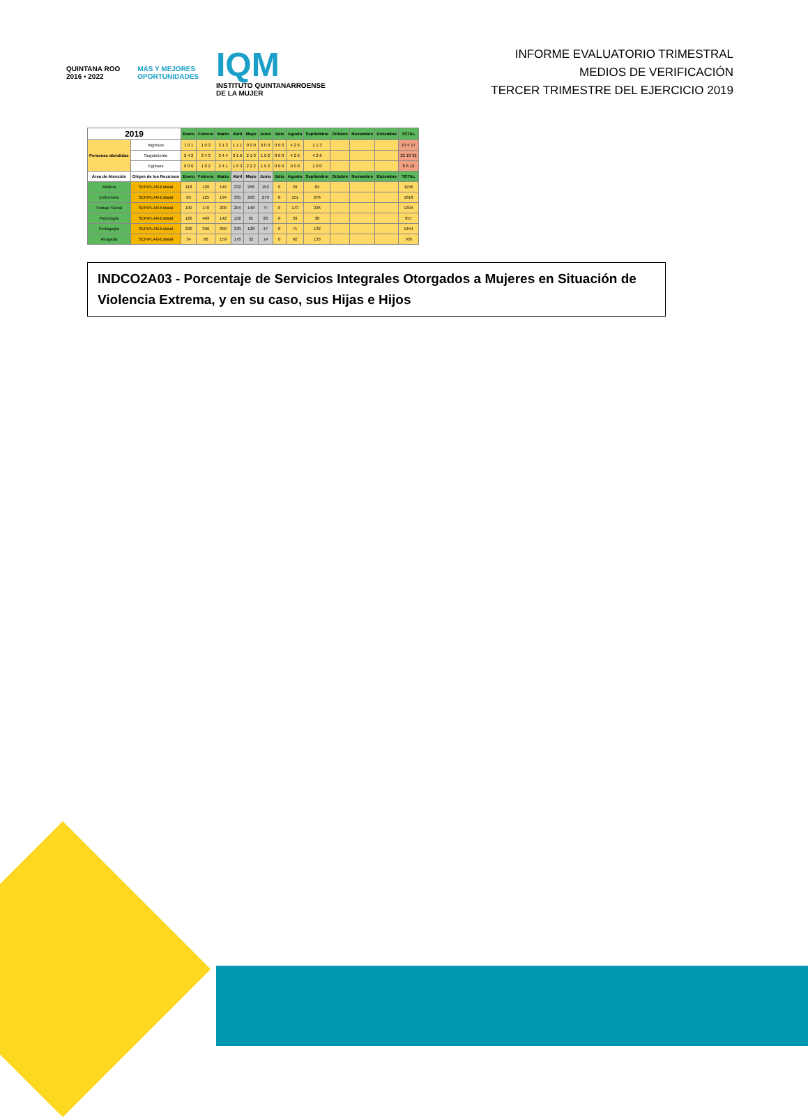QUINTANA ROO
2016 • 2022
MÁS Y MEJORES
OPORTUNIDADES
IQM
INSTITUTO QUINTANARROENSE
DE LA MUJER
INFORME EVALUATORIO TRIMESTRAL
MEDIOS DE VERIFICACIÓN
TERCER TRIMESTRE DEL EJERCICIO 2019
| 2019 | | Enero | Febrero | Marzo | Abril | Mayo | Junio | Julio | Agosto | Septiembre | Octubre | Noviembre | Diciembre | TOTAL |
| --- | --- | --- | --- | --- | --- | --- | --- | --- | --- | --- | --- | --- | --- | --- |
| Personas atendidas | Ingresos | 1 0 1 | 1 0 3 | 3 1 3 | 1 1 1 | 0 0 0 | 0 0 0 | 0 0 0 | 4 2 6 | 1 1 3 | | | | 10 5 17 |
| | Seguimiento | 2 4 2 | 3 4 3 | 3 4 4 | 3 1 6 | 2 1 3 | 1 0 2 | 0 0 0 | 4 2 6 | 4 2 6 | | | | 22 18 32 |
| | Egresos | 0 0 0 | 1 0 2 | 2 4 1 | 1 0 3 | 2 2 2 | 1 0 2 | 0 0 0 | 0 0 0 | 1 0 0 | | | | 8 6 10 |
| Área de Atención | Origen de los Recursos | Enero | Febrero | Marzo | Abril | Mayo | Junio | Julio | Agosto | Septiembre | Octubre | Noviembre | Diciembre | TOTAL |
| Médica | SEFIPLAN-Estatal | 118 | 126 | 149 | 232 | 256 | 152 | 0 | 39 | 84 | | | | 1156 |
| Enfermera | SEFIPLAN-Estatal | 65 | 125 | 194 | 335 | 293 | 279 | 0 | 151 | 376 | | | | 1818 |
| Trabajo Social | SEFIPLAN-Estatal | 190 | 176 | 200 | 204 | 148 | 77 | 0 | 173 | 226 | | | | 1394 |
| Psicología | SEFIPLAN-Estatal | 126 | 409 | 142 | 132 | 65 | 20 | 0 | 33 | 30 | | | | 957 |
| Pedagogía | SEFIPLAN-Estatal | 200 | 396 | 250 | 230 | 128 | 47 | 0 | 71 | 132 | | | | 1454 |
| Abogada | SEFIPLAN-Estatal | 34 | 66 | 159 | 176 | 32 | 14 | 0 | 92 | 133 | | | | 706 |
INDCO2A03 - Porcentaje de Servicios Integrales Otorgados a Mujeres en Situación de Violencia Extrema, y en su caso, sus Hijas e Hijos